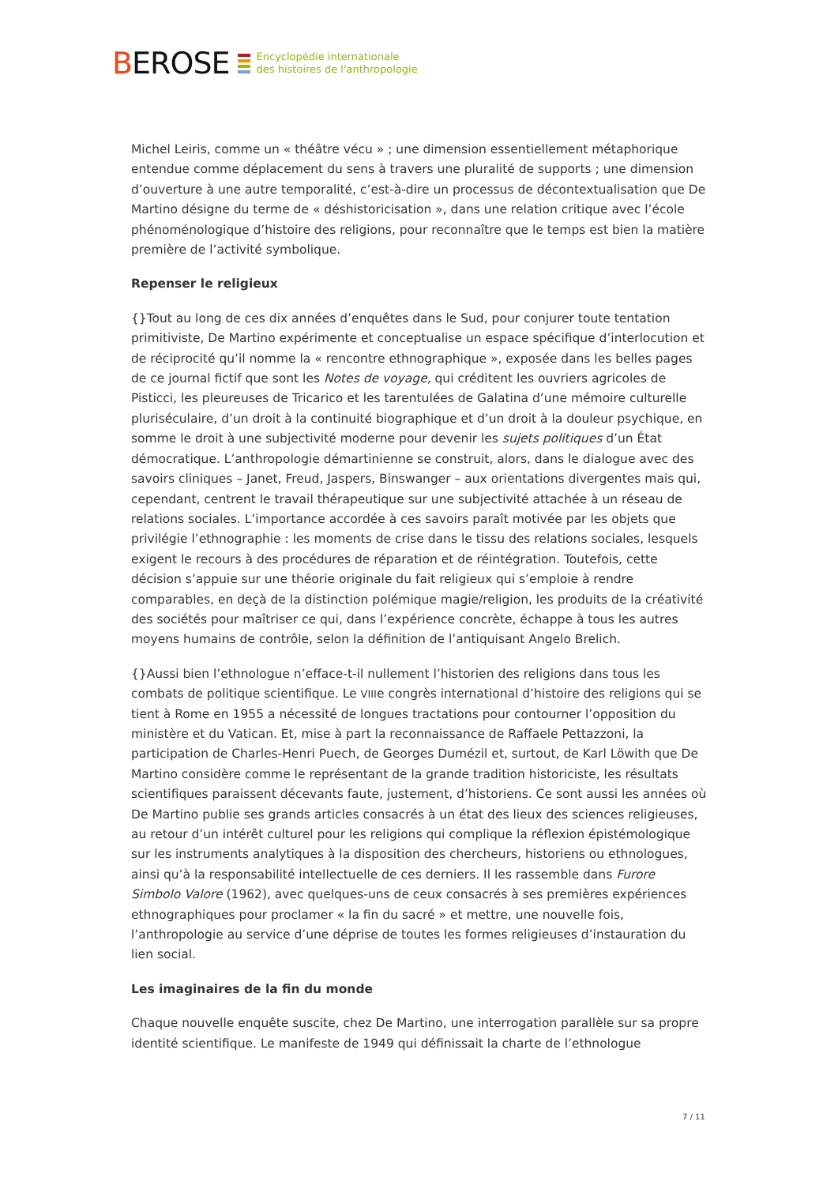BEROSE
Encyclopédie internationale
des histoires de l'anthropologie
Michel Leiris, comme un « théâtre vécu » ; une dimension essentiellement métaphorique entendue comme déplacement du sens à travers une pluralité de supports ; une dimension d’ouverture à une autre temporalité, c’est-à-dire un processus de décontextualisation que De Martino désigne du terme de « déshistoricisation », dans une relation critique avec l’école phénoménologique d’histoire des religions, pour reconnaître que le temps est bien la matière première de l’activité symbolique.
Repenser le religieux
{}Tout au long de ces dix années d’enquêtes dans le Sud, pour conjurer toute tentation primitiviste, De Martino expérimente et conceptualise un espace spécifique d’interlocution et de réciprocité qu’il nomme la « rencontre ethnographique », exposée dans les belles pages de ce journal fictif que sont les Notes de voyage, qui créditent les ouvriers agricoles de Pisticci, les pleureuses de Tricarico et les tarentulées de Galatina d’une mémoire culturelle pluriséculaire, d’un droit à la continuité biographique et d’un droit à la douleur psychique, en somme le droit à une subjectivité moderne pour devenir les sujets politiques d’un État démocratique. L’anthropologie démartinienne se construit, alors, dans le dialogue avec des savoirs cliniques – Janet, Freud, Jaspers, Binswanger – aux orientations divergentes mais qui, cependant, centrent le travail thérapeutique sur une subjectivité attachée à un réseau de relations sociales. L’importance accordée à ces savoirs paraît motivée par les objets que privilégie l’ethnographie : les moments de crise dans le tissu des relations sociales, lesquels exigent le recours à des procédures de réparation et de réintégration. Toutefois, cette décision s’appuie sur une théorie originale du fait religieux qui s’emploie à rendre comparables, en deçà de la distinction polémique magie/religion, les produits de la créativité des sociétés pour maîtriser ce qui, dans l’expérience concrète, échappe à tous les autres moyens humains de contrôle, selon la définition de l’antiquisant Angelo Brelich.
{}Aussi bien l’ethnologue n’efface-t-il nullement l’historien des religions dans tous les combats de politique scientifique. Le VIIIe congrès international d’histoire des religions qui se tient à Rome en 1955 a nécessité de longues tractations pour contourner l’opposition du ministère et du Vatican. Et, mise à part la reconnaissance de Raffaele Pettazzoni, la participation de Charles-Henri Puech, de Georges Dumézil et, surtout, de Karl Löwith que De Martino considère comme le représentant de la grande tradition historiciste, les résultats scientifiques paraissent décevants faute, justement, d’historiens. Ce sont aussi les années où De Martino publie ses grands articles consacrés à un état des lieux des sciences religieuses, au retour d’un intérêt culturel pour les religions qui complique la réflexion épistémologique sur les instruments analytiques à la disposition des chercheurs, historiens ou ethnologues, ainsi qu’à la responsabilité intellectuelle de ces derniers. Il les rassemble dans Furore Simbolo Valore (1962), avec quelques-uns de ceux consacrés à ses premières expériences ethnographiques pour proclamer « la fin du sacré » et mettre, une nouvelle fois, l’anthropologie au service d’une déprise de toutes les formes religieuses d’instauration du lien social.
Les imaginaires de la fin du monde
Chaque nouvelle enquête suscite, chez De Martino, une interrogation parallèle sur sa propre identité scientifique. Le manifeste de 1949 qui définissait la charte de l’ethnologue
7 / 11